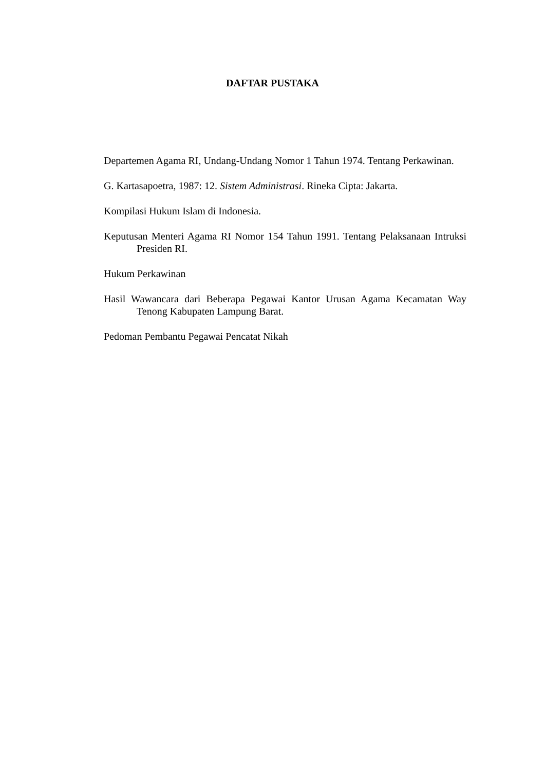DAFTAR PUSTAKA
Departemen Agama RI, Undang-Undang Nomor 1 Tahun 1974. Tentang Perkawinan.
G. Kartasapoetra, 1987: 12. Sistem Administrasi. Rineka Cipta: Jakarta.
Kompilasi Hukum Islam di Indonesia.
Keputusan Menteri Agama RI Nomor 154 Tahun 1991. Tentang Pelaksanaan Intruksi Presiden RI.
Hukum Perkawinan
Hasil Wawancara dari Beberapa Pegawai Kantor Urusan Agama Kecamatan Way Tenong Kabupaten Lampung Barat.
Pedoman Pembantu Pegawai Pencatat Nikah